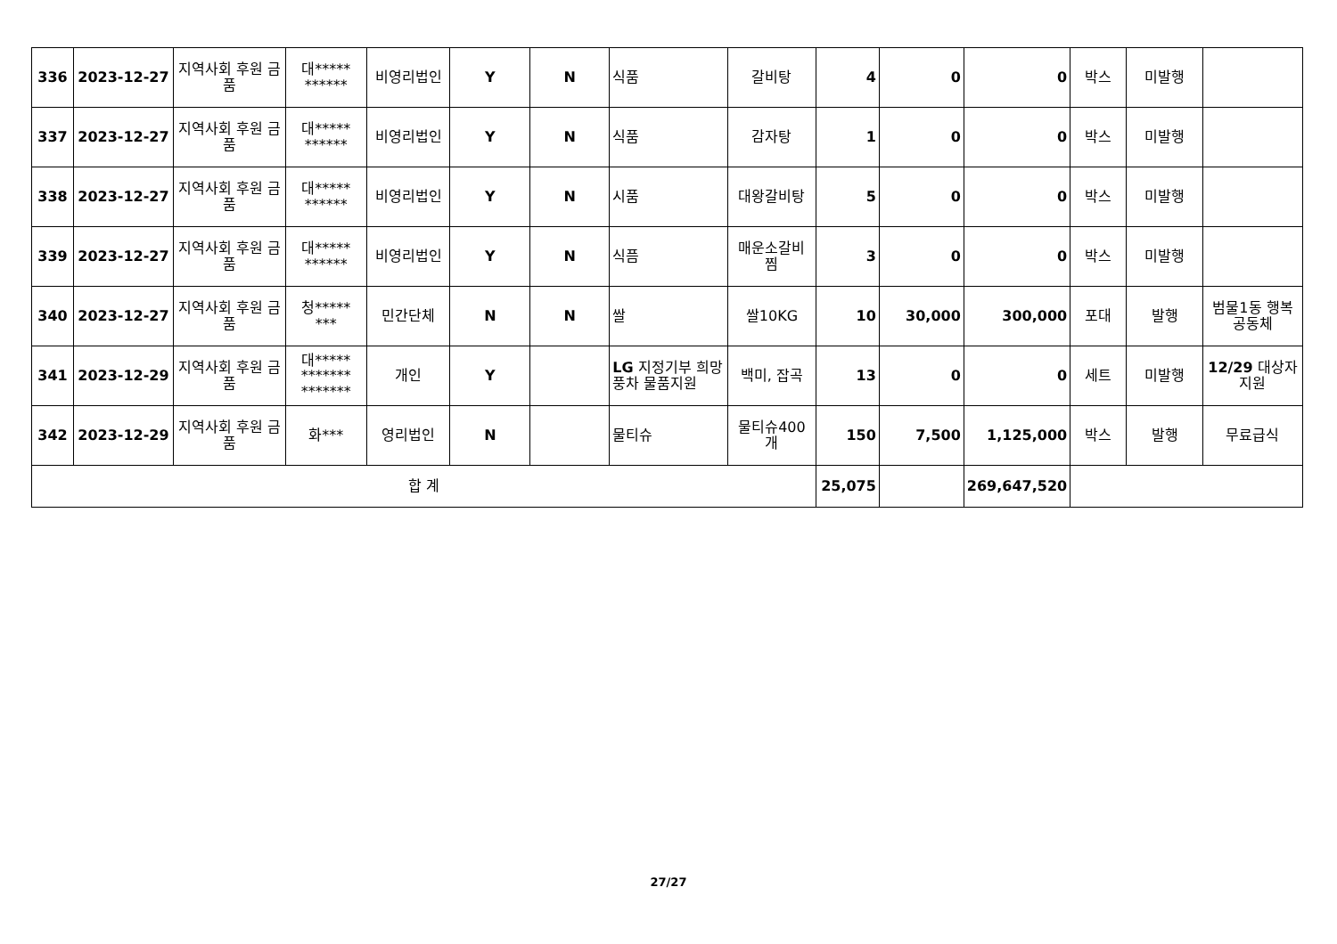| 336 | 2023-12-27 | 지역사회 후원 금품 | 대***** ****** | 비영리법인 | Y | N | 식품 | 갈비탕 | 4 | 0 | 0 | 박스 | 미발행 | |
| 337 | 2023-12-27 | 지역사회 후원 금품 | 대***** ****** | 비영리법인 | Y | N | 식품 | 감자탕 | 1 | 0 | 0 | 박스 | 미발행 | |
| 338 | 2023-12-27 | 지역사회 후원 금품 | 대***** ****** | 비영리법인 | Y | N | 시품 | 대왕갈비탕 | 5 | 0 | 0 | 박스 | 미발행 | |
| 339 | 2023-12-27 | 지역사회 후원 금품 | 대***** ****** | 비영리법인 | Y | N | 식픔 | 매운소갈비 찜 | 3 | 0 | 0 | 박스 | 미발행 | |
| 340 | 2023-12-27 | 지역사회 후원 금품 | 청***** *** | 민간단체 | N | N | 쌀 | 쌀10KG | 10 | 30,000 | 300,000 | 포대 | 발행 | 범물1동 행복공동체 |
| 341 | 2023-12-29 | 지역사회 후원 금품 | 대***** ******* ******* | 개인 | Y | | LG 지정기부 희망풍차 물품지원 | 백미, 잡곡 | 13 | 0 | 0 | 세트 | 미발행 | 12/29 대상자 지원 |
| 342 | 2023-12-29 | 지역사회 후원 금품 | 화*** | 영리법인 | N | | 물티슈 | 물티슈400 개 | 150 | 7,500 | 1,125,000 | 박스 | 발행 | 무료급식 |
| 합 계 | | | | | | | | | 25,075 | | 269,647,520 | | | |
27/27